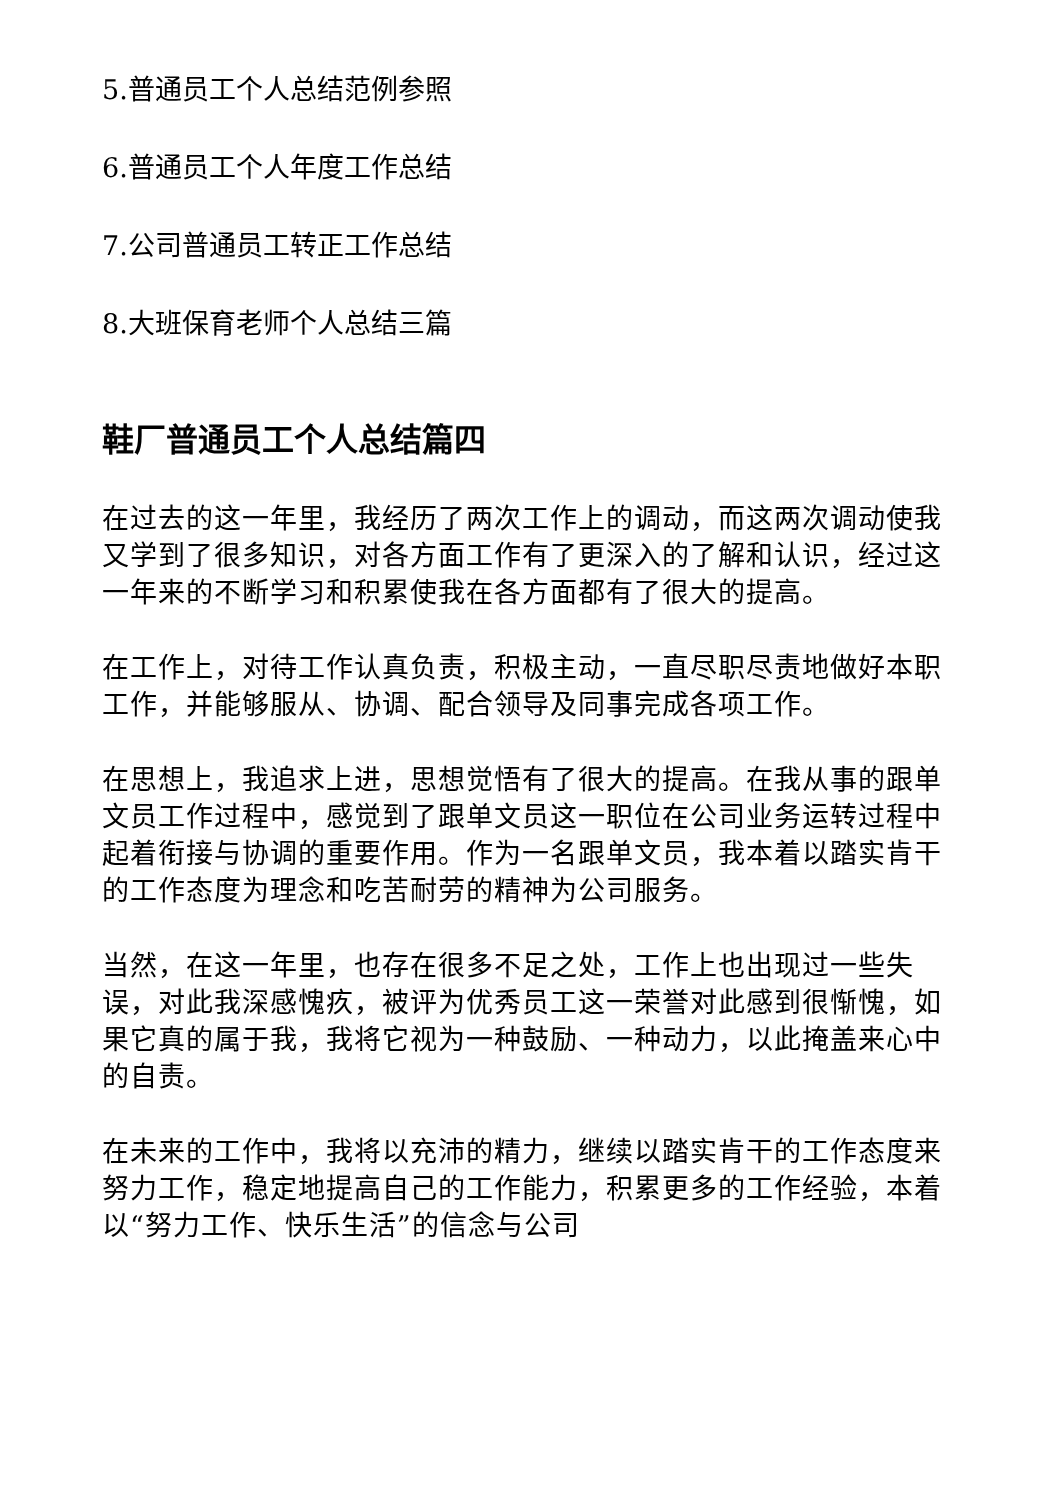5.普通员工个人总结范例参照
6.普通员工个人年度工作总结
7.公司普通员工转正工作总结
8.大班保育老师个人总结三篇
鞋厂普通员工个人总结篇四
在过去的这一年里，我经历了两次工作上的调动，而这两次调动使我又学到了很多知识，对各方面工作有了更深入的了解和认识，经过这一年来的不断学习和积累使我在各方面都有了很大的提高。
在工作上，对待工作认真负责，积极主动，一直尽职尽责地做好本职工作，并能够服从、协调、配合领导及同事完成各项工作。
在思想上，我追求上进，思想觉悟有了很大的提高。在我从事的跟单文员工作过程中，感觉到了跟单文员这一职位在公司业务运转过程中起着衔接与协调的重要作用。作为一名跟单文员，我本着以踏实肯干的工作态度为理念和吃苦耐劳的精神为公司服务。
当然，在这一年里，也存在很多不足之处，工作上也出现过一些失误，对此我深感愧疚，被评为优秀员工这一荣誉对此感到很惭愧，如果它真的属于我，我将它视为一种鼓励、一种动力，以此掩盖来心中的自责。
在未来的工作中，我将以充沛的精力，继续以踏实肯干的工作态度来努力工作，稳定地提高自己的工作能力，积累更多的工作经验，本着以“努力工作、快乐生活”的信念与公司